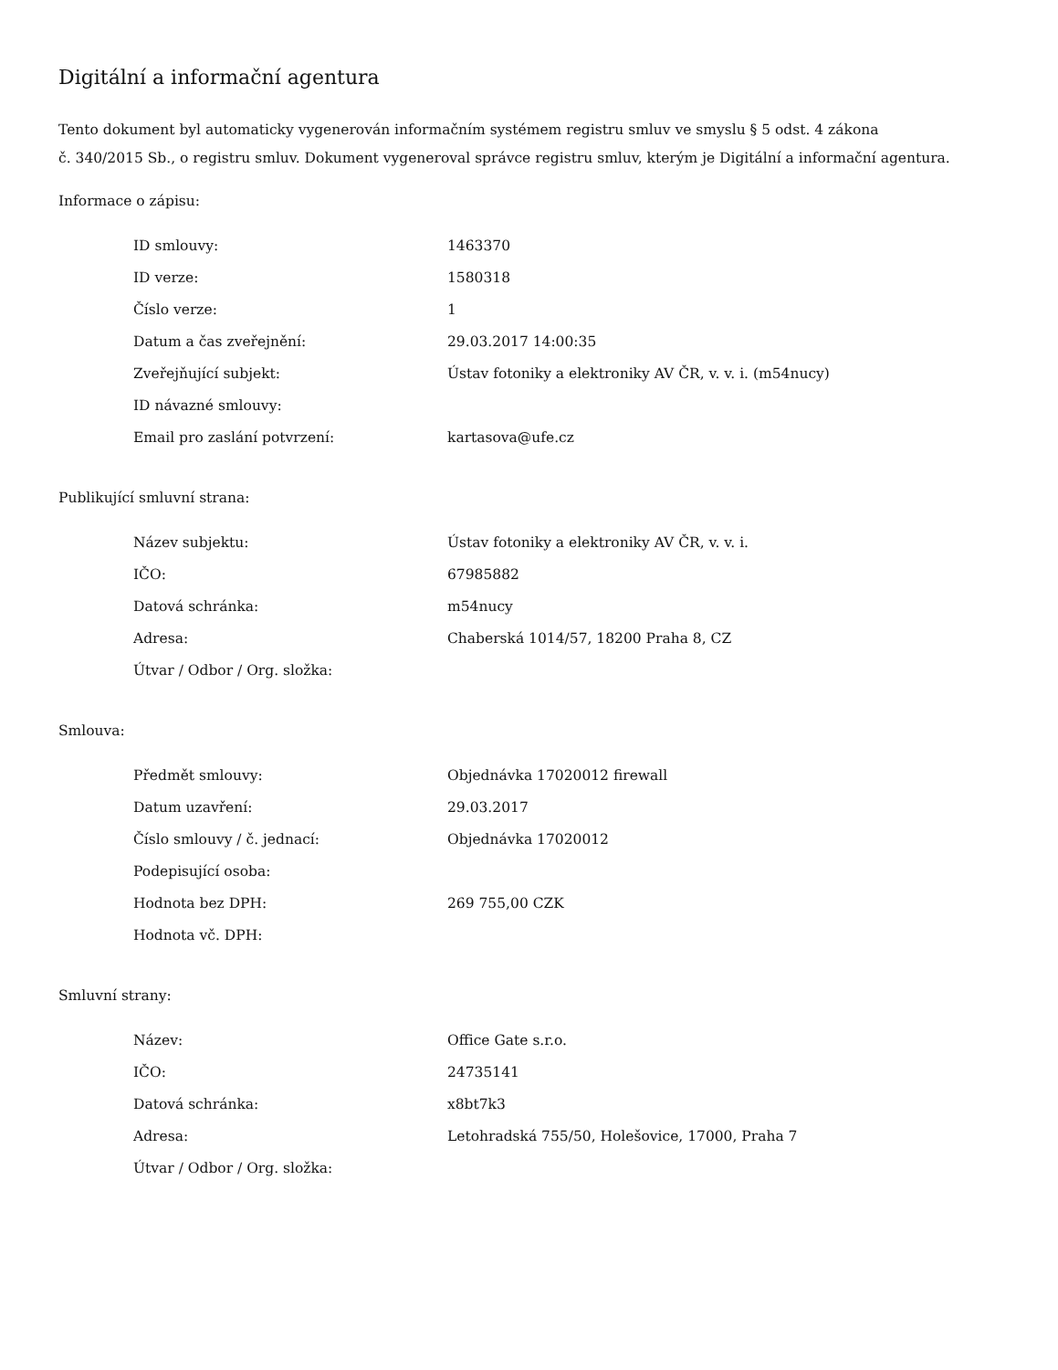Digitální a informační agentura
Tento dokument byl automaticky vygenerován informačním systémem registru smluv ve smyslu § 5 odst. 4 zákona
č. 340/2015 Sb., o registru smluv. Dokument vygeneroval správce registru smluv, kterým je Digitální a informační agentura.
Informace o zápisu:
| ID smlouvy: | 1463370 |
| ID verze: | 1580318 |
| Číslo verze: | 1 |
| Datum a čas zveřejnění: | 29.03.2017 14:00:35 |
| Zveřejňující subjekt: | Ústav fotoniky a elektroniky AV ČR, v. v. i. (m54nucy) |
| ID návazné smlouvy: | |
| Email pro zaslání potvrzení: | kartasova@ufe.cz |
Publikující smluvní strana:
| Název subjektu: | Ústav fotoniky a elektroniky AV ČR, v. v. i. |
| IČO: | 67985882 |
| Datová schránka: | m54nucy |
| Adresa: | Chaberská 1014/57, 18200 Praha 8, CZ |
| Útvar / Odbor / Org. složka: | |
Smlouva:
| Předmět smlouvy: | Objednávka 17020012 firewall |
| Datum uzavření: | 29.03.2017 |
| Číslo smlouvy / č. jednací: | Objednávka 17020012 |
| Podepisující osoba: | |
| Hodnota bez DPH: | 269 755,00 CZK |
| Hodnota vč. DPH: | |
Smluvní strany:
| Název: | Office Gate s.r.o. |
| IČO: | 24735141 |
| Datová schránka: | x8bt7k3 |
| Adresa: | Letohradská 755/50, Holešovice, 17000, Praha 7 |
| Útvar / Odbor / Org. složka: | |